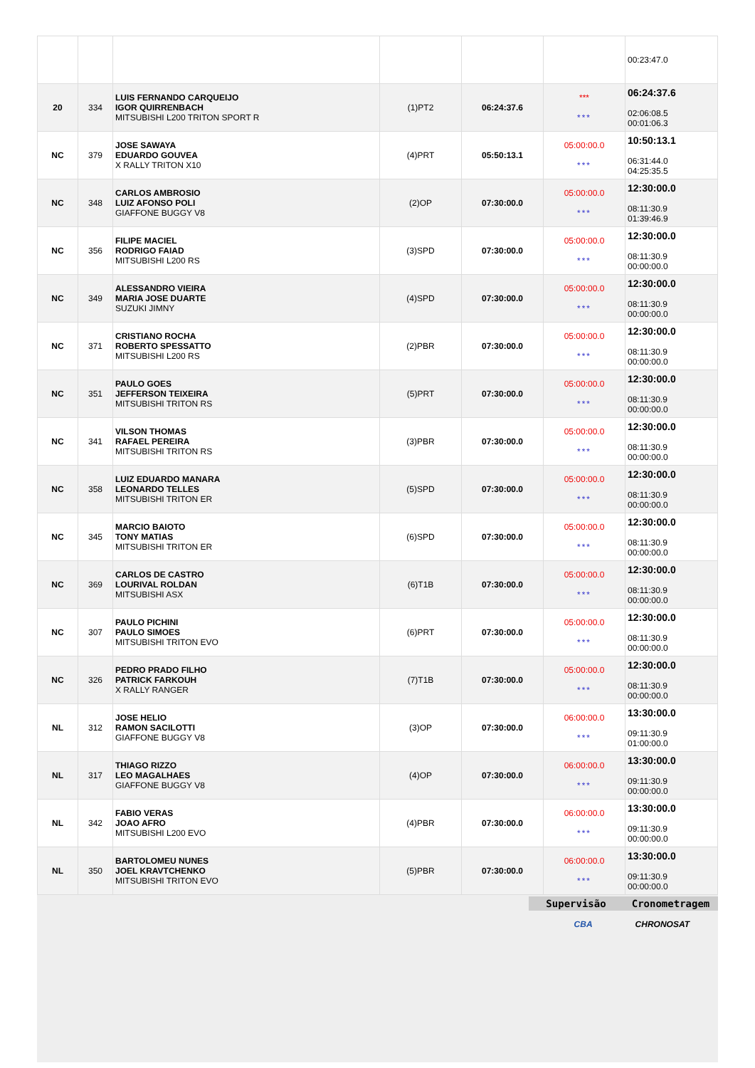| | | | | | | 00:23:47.0 |
| 20 | 334 | LUIS FERNANDO CARQUEIJO IGOR QUIRRENBACH MITSUBISHI L200 TRITON SPORT R | (1)PT2 | 06:24:37.6 | *** *** | 06:24:37.6 02:06:08.5 00:01:06.3 |
| NC | 379 | JOSE SAWAYA EDUARDO GOUVEA X RALLY TRITON X10 | (4)PRT | 05:50:13.1 | 05:00:00.0 *** | 10:50:13.1 06:31:44.0 04:25:35.5 |
| NC | 348 | CARLOS AMBROSIO LUIZ AFONSO POLI GIAFFONE BUGGY V8 | (2)OP | 07:30:00.0 | 05:00:00.0 *** | 12:30:00.0 08:11:30.9 01:39:46.9 |
| NC | 356 | FILIPE MACIEL RODRIGO FAIAD MITSUBISHI L200 RS | (3)SPD | 07:30:00.0 | 05:00:00.0 *** | 12:30:00.0 08:11:30.9 00:00:00.0 |
| NC | 349 | ALESSANDRO VIEIRA MARIA JOSE DUARTE SUZUKI JIMNY | (4)SPD | 07:30:00.0 | 05:00:00.0 *** | 12:30:00.0 08:11:30.9 00:00:00.0 |
| NC | 371 | CRISTIANO ROCHA ROBERTO SPESSATTO MITSUBISHI L200 RS | (2)PBR | 07:30:00.0 | 05:00:00.0 *** | 12:30:00.0 08:11:30.9 00:00:00.0 |
| NC | 351 | PAULO GOES JEFFERSON TEIXEIRA MITSUBISHI TRITON RS | (5)PRT | 07:30:00.0 | 05:00:00.0 *** | 12:30:00.0 08:11:30.9 00:00:00.0 |
| NC | 341 | VILSON THOMAS RAFAEL PEREIRA MITSUBISHI TRITON RS | (3)PBR | 07:30:00.0 | 05:00:00.0 *** | 12:30:00.0 08:11:30.9 00:00:00.0 |
| NC | 358 | LUIZ EDUARDO MANARA LEONARDO TELLES MITSUBISHI TRITON ER | (5)SPD | 07:30:00.0 | 05:00:00.0 *** | 12:30:00.0 08:11:30.9 00:00:00.0 |
| NC | 345 | MARCIO BAIOTO TONY MATIAS MITSUBISHI TRITON ER | (6)SPD | 07:30:00.0 | 05:00:00.0 *** | 12:30:00.0 08:11:30.9 00:00:00.0 |
| NC | 369 | CARLOS DE CASTRO LOURIVAL ROLDAN MITSUBISHI ASX | (6)T1B | 07:30:00.0 | 05:00:00.0 *** | 12:30:00.0 08:11:30.9 00:00:00.0 |
| NC | 307 | PAULO PICHINI PAULO SIMOES MITSUBISHI TRITON EVO | (6)PRT | 07:30:00.0 | 05:00:00.0 *** | 12:30:00.0 08:11:30.9 00:00:00.0 |
| NC | 326 | PEDRO PRADO FILHO PATRICK FARKOUH X RALLY RANGER | (7)T1B | 07:30:00.0 | 05:00:00.0 *** | 12:30:00.0 08:11:30.9 00:00:00.0 |
| NL | 312 | JOSE HELIO RAMON SACILOTTI GIAFFONE BUGGY V8 | (3)OP | 07:30:00.0 | 06:00:00.0 *** | 13:30:00.0 09:11:30.9 01:00:00.0 |
| NL | 317 | THIAGO RIZZO LEO MAGALHAES GIAFFONE BUGGY V8 | (4)OP | 07:30:00.0 | 06:00:00.0 *** | 13:30:00.0 09:11:30.9 00:00:00.0 |
| NL | 342 | FABIO VERAS JOAO AFRO MITSUBISHI L200 EVO | (4)PBR | 07:30:00.0 | 06:00:00.0 *** | 13:30:00.0 09:11:30.9 00:00:00.0 |
| NL | 350 | BARTOLOMEU NUNES JOEL KRAVTCHENKO MITSUBISHI TRITON EVO | (5)PBR | 07:30:00.0 | 06:00:00.0 *** | 13:30:00.0 09:11:30.9 00:00:00.0 |
Supervisão Cronometragem
CBA CHRONOSAT